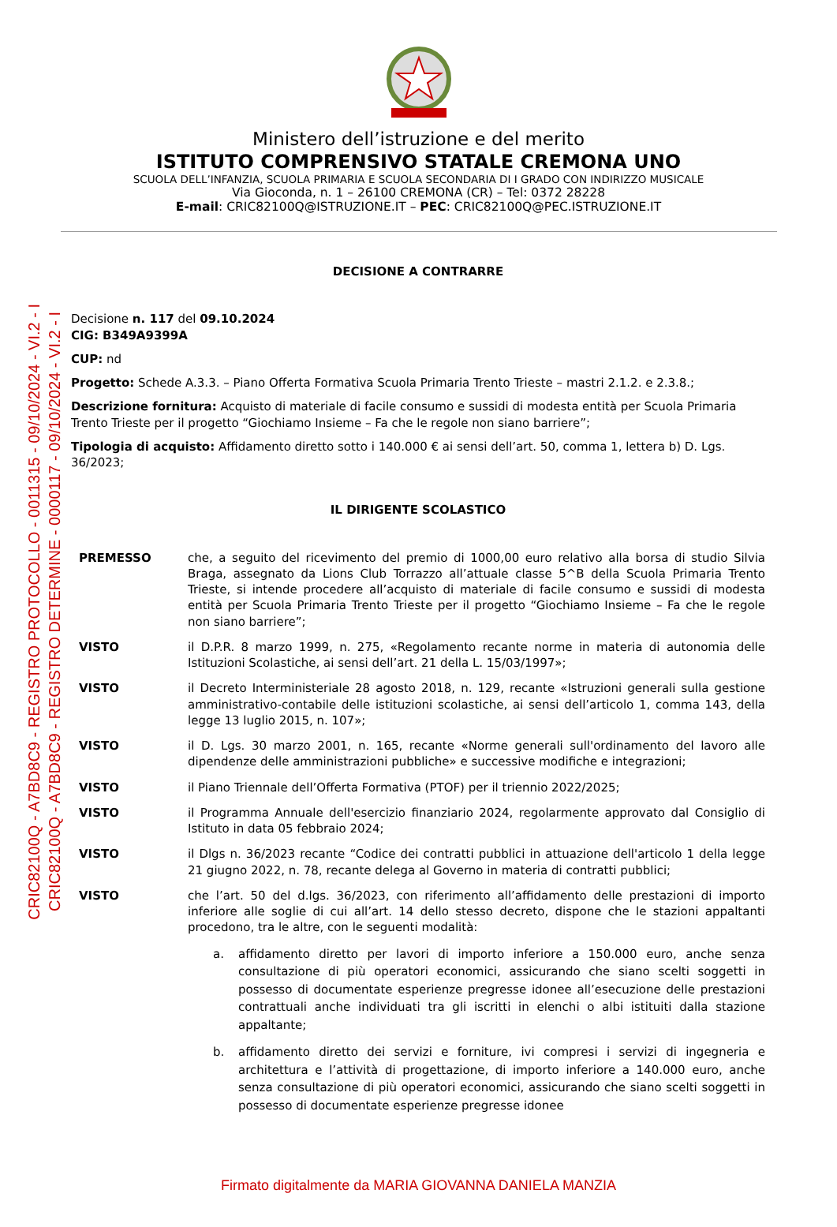Ministero dell’istruzione e del merito
ISTITUTO COMPRENSIVO STATALE CREMONA UNO
SCUOLA DELL’INFANZIA, SCUOLA PRIMARIA E SCUOLA SECONDARIA DI I GRADO CON INDIRIZZO MUSICALE
Via Gioconda, n. 1 – 26100 CREMONA (CR) – Tel: 0372 28228
E-mail: CRIC82100Q@ISTRUZIONE.IT – PEC: CRIC82100Q@PEC.ISTRUZIONE.IT
CRIC82100Q - A7BD8C9 - REGISTRO PROTOCOLLO - 0011315 - 09/10/2024 - VI.2 - I
CRIC82100Q - A7BD8C9 - REGISTRO DETERMINE - 0000117 - 09/10/2024 - VI.2 - I
DECISIONE A CONTRARRE
Decisione n. 117 del 09.10.2024
CIG: B349A9399A
CUP: nd
Progetto: Schede A.3.3. – Piano Offerta Formativa Scuola Primaria Trento Trieste – mastri 2.1.2. e 2.3.8.;
Descrizione fornitura: Acquisto di materiale di facile consumo e sussidi di modesta entità per Scuola Primaria Trento Trieste per il progetto “Giochiamo Insieme – Fa che le regole non siano barriere”;
Tipologia di acquisto: Affidamento diretto sotto i 140.000 € ai sensi dell’art. 50, comma 1, lettera b) D. Lgs. 36/2023;
IL DIRIGENTE SCOLASTICO
PREMESSO che, a seguito del ricevimento del premio di 1000,00 euro relativo alla borsa di studio Silvia Braga, assegnato da Lions Club Torrazzo all’attuale classe 5^B della Scuola Primaria Trento Trieste, si intende procedere all’acquisto di materiale di facile consumo e sussidi di modesta entità per Scuola Primaria Trento Trieste per il progetto “Giochiamo Insieme – Fa che le regole non siano barriere”;
VISTO il D.P.R. 8 marzo 1999, n. 275, «Regolamento recante norme in materia di autonomia delle Istituzioni Scolastiche, ai sensi dell’art. 21 della L. 15/03/1997»;
VISTO il Decreto Interministeriale 28 agosto 2018, n. 129, recante «Istruzioni generali sulla gestione amministrativo-contabile delle istituzioni scolastiche, ai sensi dell’articolo 1, comma 143, della legge 13 luglio 2015, n. 107»;
VISTO il D. Lgs. 30 marzo 2001, n. 165, recante «Norme generali sull'ordinamento del lavoro alle dipendenze delle amministrazioni pubbliche» e successive modifiche e integrazioni;
VISTO il Piano Triennale dell’Offerta Formativa (PTOF) per il triennio 2022/2025;
VISTO il Programma Annuale dell'esercizio finanziario 2024, regolarmente approvato dal Consiglio di Istituto in data 05 febbraio 2024;
VISTO il Dlgs n. 36/2023 recante “Codice dei contratti pubblici in attuazione dell'articolo 1 della legge 21 giugno 2022, n. 78, recante delega al Governo in materia di contratti pubblici;
VISTO che l’art. 50 del d.lgs. 36/2023, con riferimento all’affidamento delle prestazioni di importo inferiore alle soglie di cui all’art. 14 dello stesso decreto, dispone che le stazioni appaltanti procedono, tra le altre, con le seguenti modalità:
a. affidamento diretto per lavori di importo inferiore a 150.000 euro, anche senza consultazione di più operatori economici, assicurando che siano scelti soggetti in possesso di documentate esperienze pregresse idonee all’esecuzione delle prestazioni contrattuali anche individuati tra gli iscritti in elenchi o albi istituiti dalla stazione appaltante;
b. affidamento diretto dei servizi e forniture, ivi compresi i servizi di ingegneria e architettura e l’attività di progettazione, di importo inferiore a 140.000 euro, anche senza consultazione di più operatori economici, assicurando che siano scelti soggetti in possesso di documentate esperienze pregresse idonee
Firmato digitalmente da MARIA GIOVANNA DANIELA MANZIA